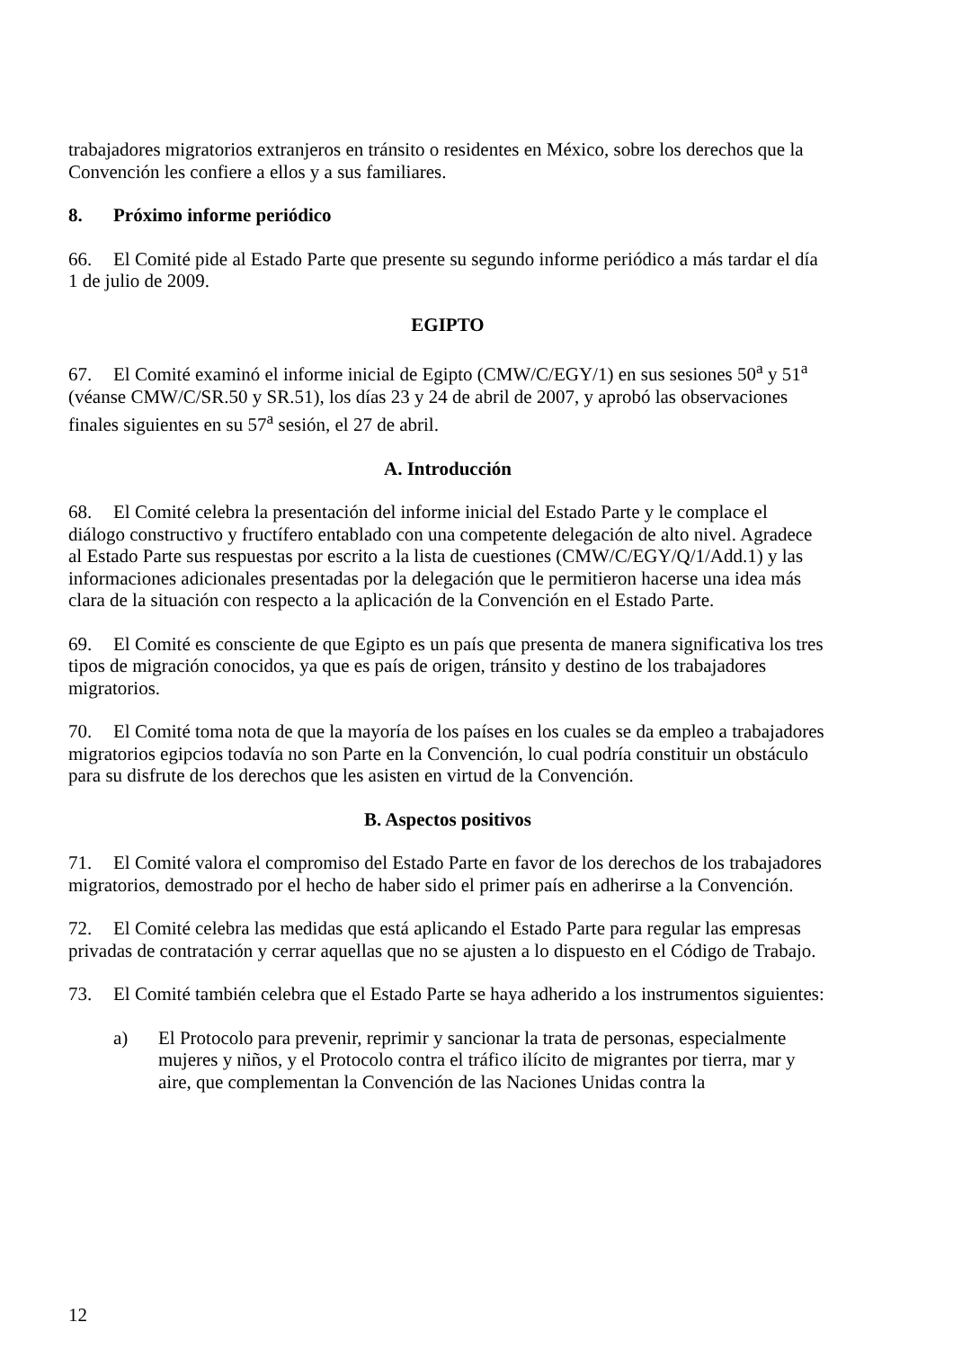trabajadores migratorios extranjeros en tránsito o residentes en México, sobre los derechos que la Convención les confiere a ellos y a sus familiares.
8. Próximo informe periódico
66. El Comité pide al Estado Parte que presente su segundo informe periódico a más tardar el día 1 de julio de 2009.
EGIPTO
67. El Comité examinó el informe inicial de Egipto (CMW/C/EGY/1) en sus sesiones 50<sup>a</sup> y 51<sup>a</sup> (véanse CMW/C/SR.50 y SR.51), los días 23 y 24 de abril de 2007, y aprobó las observaciones finales siguientes en su 57<sup>a</sup> sesión, el 27 de abril.
A. Introducción
68. El Comité celebra la presentación del informe inicial del Estado Parte y le complace el diálogo constructivo y fructífero entablado con una competente delegación de alto nivel. Agradece al Estado Parte sus respuestas por escrito a la lista de cuestiones (CMW/C/EGY/Q/1/Add.1) y las informaciones adicionales presentadas por la delegación que le permitieron hacerse una idea más clara de la situación con respecto a la aplicación de la Convención en el Estado Parte.
69. El Comité es consciente de que Egipto es un país que presenta de manera significativa los tres tipos de migración conocidos, ya que es país de origen, tránsito y destino de los trabajadores migratorios.
70. El Comité toma nota de que la mayoría de los países en los cuales se da empleo a trabajadores migratorios egipcios todavía no son Parte en la Convención, lo cual podría constituir un obstáculo para su disfrute de los derechos que les asisten en virtud de la Convención.
B. Aspectos positivos
71. El Comité valora el compromiso del Estado Parte en favor de los derechos de los trabajadores migratorios, demostrado por el hecho de haber sido el primer país en adherirse a la Convención.
72. El Comité celebra las medidas que está aplicando el Estado Parte para regular las empresas privadas de contratación y cerrar aquellas que no se ajusten a lo dispuesto en el Código de Trabajo.
73. El Comité también celebra que el Estado Parte se haya adherido a los instrumentos siguientes:
a) El Protocolo para prevenir, reprimir y sancionar la trata de personas, especialmente mujeres y niños, y el Protocolo contra el tráfico ilícito de migrantes por tierra, mar y aire, que complementan la Convención de las Naciones Unidas contra la
12